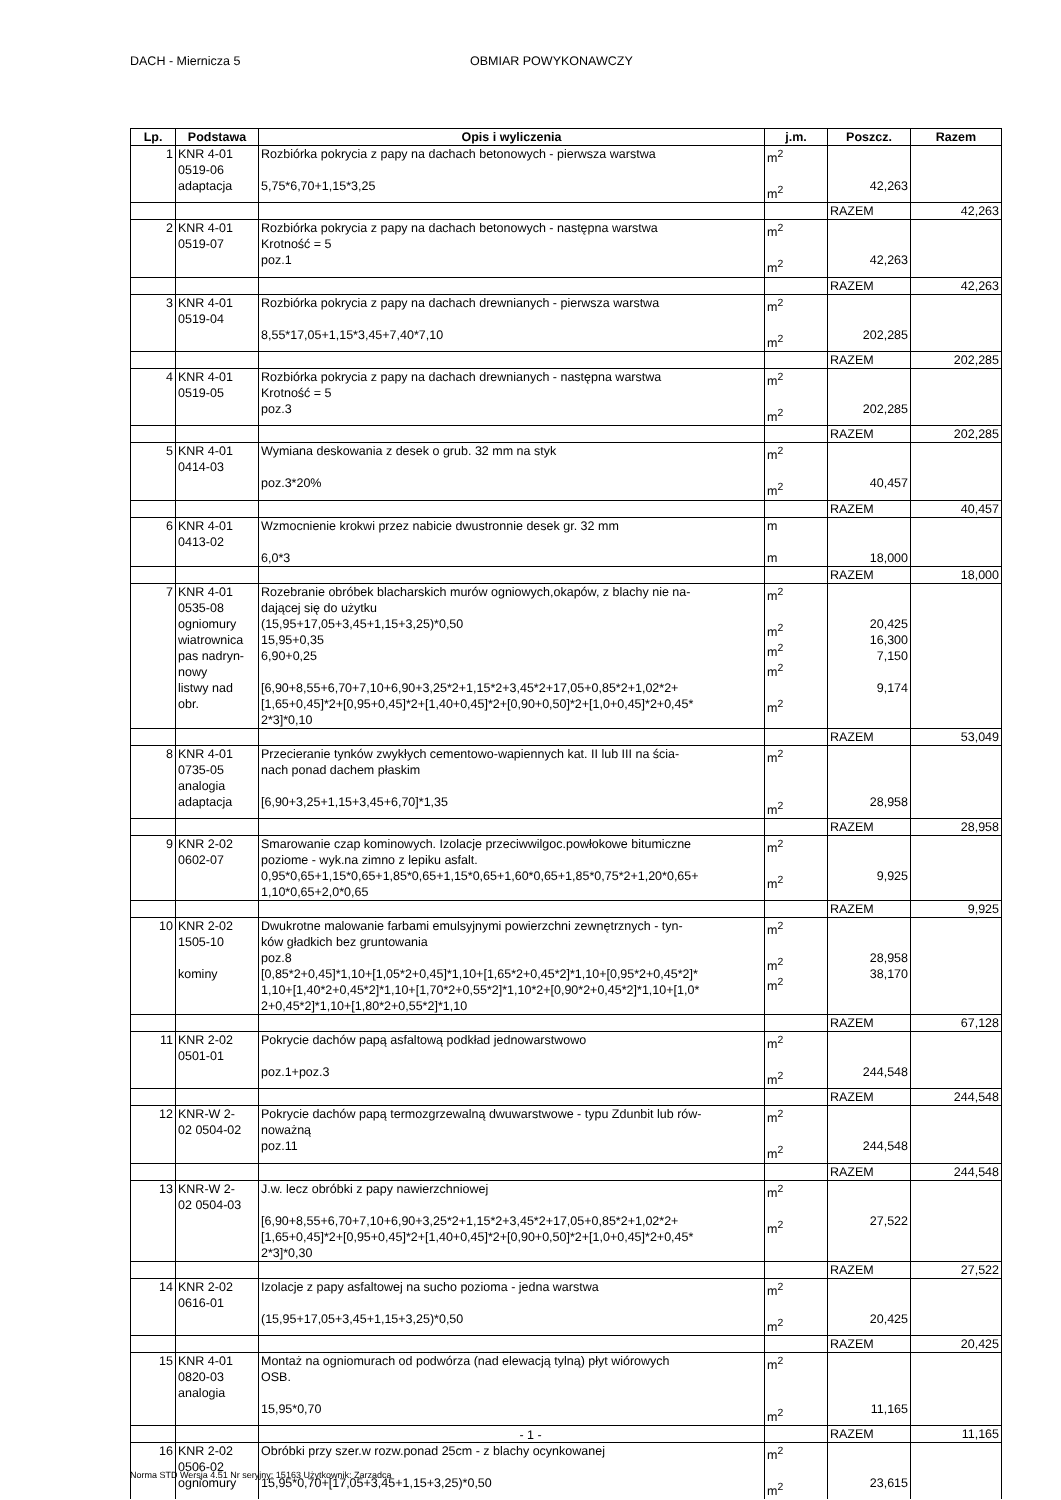DACH - Miernicza 5 OBMIAR POWYKONAWCZY
| Lp. | Podstawa | Opis i wyliczenia | j.m. | Poszcz. | Razem |
| --- | --- | --- | --- | --- | --- |
| 1 | KNR 4-01 0519-06 adaptacja | Rozbiórka pokrycia z papy na dachach betonowych - pierwsza warstwa 5,75*6,70+1,15*3,25 | m<sup>2</sup> m<sup>2</sup> | 42,263 | |
| | | | | RAZEM | 42,263 |
| 2 | KNR 4-01 0519-07 | Rozbiórka pokrycia z papy na dachach betonowych - następna warstwa Krotność = 5 poz.1 | m<sup>2</sup> m<sup>2</sup> | 42,263 | |
| | | | | RAZEM | 42,263 |
| 3 | KNR 4-01 0519-04 | Rozbiórka pokrycia z papy na dachach drewnianych - pierwsza warstwa 8,55*17,05+1,15*3,45+7,40*7,10 | m<sup>2</sup> m<sup>2</sup> | 202,285 | |
| | | | | RAZEM | 202,285 |
| 4 | KNR 4-01 0519-05 | Rozbiórka pokrycia z papy na dachach drewnianych - następna warstwa Krotność = 5 poz.3 | m<sup>2</sup> m<sup>2</sup> | 202,285 | |
| | | | | RAZEM | 202,285 |
| 5 | KNR 4-01 0414-03 | Wymiana deskowania z desek o grub. 32 mm na styk poz.3*20% | m<sup>2</sup> m<sup>2</sup> | 40,457 | |
| | | | | RAZEM | 40,457 |
| 6 | KNR 4-01 0413-02 | Wzmocnienie krokwi przez nabicie dwustronnie desek gr. 32 mm 6,0*3 | m m | 18,000 | |
| | | | | RAZEM | 18,000 |
| 7 | KNR 4-01 0535-08 ogniomury wiatrownica pas nadryn- nowy listwy nad obr. | Rozebranie obróbek blacharskich murów ogniowych,okapów, z blachy nie na- dającej się do użytku (15,95+17,05+3,45+1,15+3,25)*0,50 15,95+0,35 6,90+0,25 [6,90+8,55+6,70+7,10+6,90+3,25*2+1,15*2+3,45*2+17,05+0,85*2+1,02*2+ [1,65+0,45]*2+[0,95+0,45]*2+[1,40+0,45]*2+[0,90+0,50]*2+[1,0+0,45]*2+0,45* 2*3]*0,10 | m<sup>2</sup> m<sup>2</sup> m<sup>2</sup> m<sup>2</sup> m<sup>2</sup> | 20,425 16,300 7,150 9,174 | |
| | | | | RAZEM | 53,049 |
| 8 | KNR 4-01 0735-05 analogia adaptacja | Przecieranie tynków zwykłych cementowo-wapiennych kat. II lub III na ścia- nach ponad dachem płaskim [6,90+3,25+1,15+3,45+6,70]*1,35 | m<sup>2</sup> m<sup>2</sup> | 28,958 | |
| | | | | RAZEM | 28,958 |
| 9 | KNR 2-02 0602-07 | Smarowanie czap kominowych. Izolacje przeciwwilgoc.powłokowe bitumiczne poziome - wyk.na zimno z lepiku asfalt. 0,95*0,65+1,15*0,65+1,85*0,65+1,15*0,65+1,60*0,65+1,85*0,75*2+1,20*0,65+ 1,10*0,65+2,0*0,65 | m<sup>2</sup> m<sup>2</sup> | 9,925 | |
| | | | | RAZEM | 9,925 |
| 10 | KNR 2-02 1505-10 kominy | Dwukrotne malowanie farbami emulsyjnymi powierzchni zewnętrznych - tyn- ków gładkich bez gruntowania poz.8 [0,85*2+0,45]*1,10+[1,05*2+0,45]*1,10+[1,65*2+0,45*2]*1,10+[0,95*2+0,45*2]* 1,10+[1,40*2+0,45*2]*1,10+[1,70*2+0,55*2]*1,10*2+[0,90*2+0,45*2]*1,10+[1,0* 2+0,45*2]*1,10+[1,80*2+0,55*2]*1,10 | m<sup>2</sup> m<sup>2</sup> m<sup>2</sup> | 28,958 38,170 | |
| | | | | RAZEM | 67,128 |
| 11 | KNR 2-02 0501-01 | Pokrycie dachów papą asfaltową podkład jednowarstwowo poz.1+poz.3 | m<sup>2</sup> m<sup>2</sup> | 244,548 | |
| | | | | RAZEM | 244,548 |
| 12 | KNR-W 2- 02 0504-02 | Pokrycie dachów papą termozgrzewalną dwuwarstwowe - typu Zdunbit lub rów- noważną poz.11 | m<sup>2</sup> m<sup>2</sup> | 244,548 | |
| | | | | RAZEM | 244,548 |
| 13 | KNR-W 2- 02 0504-03 | J.w. lecz obróbki z papy nawierzchniowej [6,90+8,55+6,70+7,10+6,90+3,25*2+1,15*2+3,45*2+17,05+0,85*2+1,02*2+ [1,65+0,45]*2+[0,95+0,45]*2+[1,40+0,45]*2+[0,90+0,50]*2+[1,0+0,45]*2+0,45* 2*3]*0,30 | m<sup>2</sup> m<sup>2</sup> | 27,522 | |
| | | | | RAZEM | 27,522 |
| 14 | KNR 2-02 0616-01 | Izolacje z papy asfaltowej na sucho pozioma - jedna warstwa (15,95+17,05+3,45+1,15+3,25)*0,50 | m<sup>2</sup> m<sup>2</sup> | 20,425 | |
| | | | | RAZEM | 20,425 |
| 15 | KNR 4-01 0820-03 analogia | Montaż na ogniomurach od podwórza (nad elewacją tylną) płyt wiórowych OSB. 15,95*0,70 | m<sup>2</sup> m<sup>2</sup> | 11,165 | |
| | | | | RAZEM | 11,165 |
| 16 | KNR 2-02 0506-02 ogniomury | Obróbki przy szer.w rozw.ponad 25cm - z blachy ocynkowanej 15,95*0,70+[17,05+3,45+1,15+3,25)*0,50 | m<sup>2</sup> m<sup>2</sup> | 23,615 | |
- 1 -
Norma STD Wersja 4.51 Nr seryjny: 15163 Użytkownik: Zarzadca